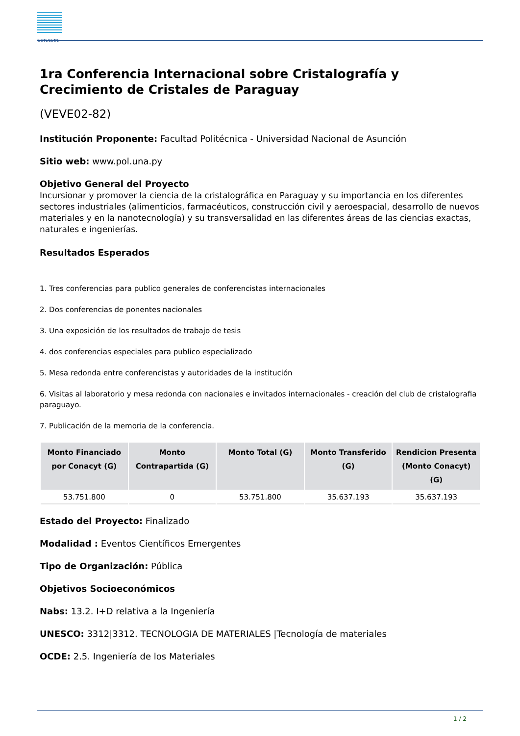CONACYT
1ra Conferencia Internacional sobre Cristalografía y Crecimiento de Cristales de Paraguay
(VEVE02-82)
Institución Proponente: Facultad Politécnica - Universidad Nacional de Asunción
Sitio web: www.pol.una.py
Objetivo General del Proyecto
Incursionar y promover la ciencia de la cristalográfica en Paraguay y su importancia en los diferentes sectores industriales (alimenticios, farmacéuticos, construcción civil y aeroespacial, desarrollo de nuevos materiales y en la nanotecnología) y su transversalidad en las diferentes áreas de las ciencias exactas, naturales e ingenierías.
Resultados Esperados
1. Tres conferencias para publico generales de conferencistas internacionales
2. Dos conferencias de ponentes nacionales
3. Una exposición de los resultados de trabajo de tesis
4. dos conferencias especiales para publico especializado
5. Mesa redonda entre conferencistas y autoridades de la institución
6. Visitas al laboratorio y mesa redonda con nacionales e invitados internacionales - creación del club de cristalografia paraguayo.
7. Publicación de la memoria de la conferencia.
| Monto Financiado por Conacyt (G) | Monto Contrapartida (G) | Monto Total (G) | Monto Transferido (G) | Rendicion Presenta (Monto Conacyt) (G) |
| --- | --- | --- | --- | --- |
| 53.751.800 | 0 | 53.751.800 | 35.637.193 | 35.637.193 |
Estado del Proyecto: Finalizado
Modalidad : Eventos Científicos Emergentes
Tipo de Organización: Pública
Objetivos Socioeconómicos
Nabs: 13.2. I+D relativa a la Ingeniería
UNESCO: 3312|3312. TECNOLOGIA DE MATERIALES |Tecnología de materiales
OCDE: 2.5. Ingeniería de los Materiales
1 / 2